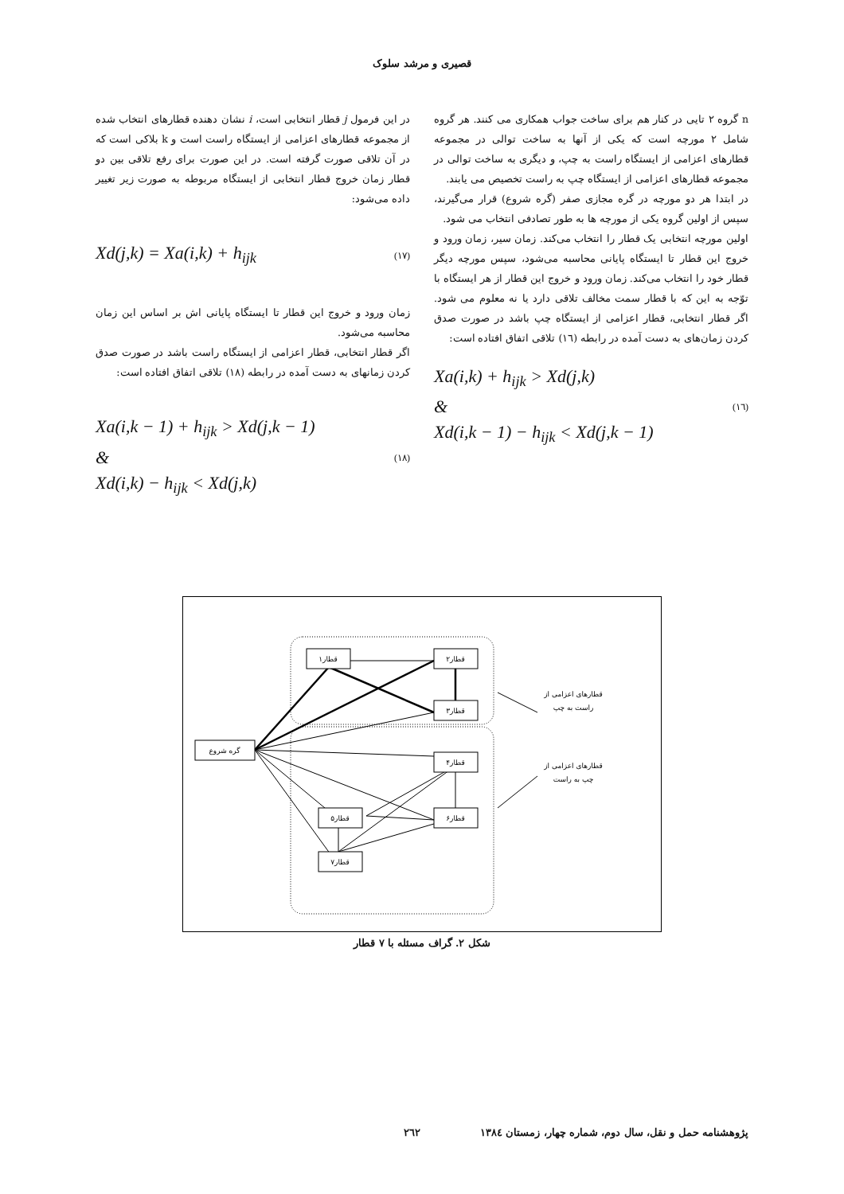قصیری و مرشد سلوک
n گروه ۲ تایی در کنار هم برای ساخت جواب همکاری می کنند. هر گروه شامل ۲ مورچه است که یکی از آنها به ساخت توالی در مجموعه قطارهای اعزامی از ایستگاه راست به چپ، و دیگری به ساخت توالی در مجموعه قطارهای اعزامی از ایستگاه چپ به راست تخصیص می یابند.
در ابتدا هر دو مورچه در گره مجازی صفر (گره شروع) قرار می‌گیرند، سپس از اولین گروه یکی از مورچه ها به طور تصادفی انتخاب می شود.
اولین مورچه انتخابی یک قطار را انتخاب می‌کند. زمان سیر، زمان ورود و خروج این قطار تا ایستگاه پایانی محاسبه می‌شود، سپس مورچه دیگر قطار خود را انتخاب می‌کند. زمان ورود و خروج این قطار از هر ایستگاه با توّجه به این که با قطار سمت مخالف تلاقی دارد یا نه معلوم می شود. اگر قطار انتخابی، قطار اعزامی از ایستگاه چپ باشد در صورت صدق کردن زمان‌های به دست آمده در رابطه (١٦) تلاقی اتفاق افتاده است:
Xa(i,k) + h<sub>ijk</sub> > Xd(j,k)
&
Xd(i,k − 1) − h<sub>ijk</sub> < Xd(j,k − 1)
(١٦)
در این فرمول j قطار انتخابی است، i نشان دهنده قطارهای انتخاب شده از مجموعه قطارهای اعزامی از ایستگاه راست است و k بلاکی است که در آن تلاقی صورت گرفته است. در این صورت برای رفع تلاقی بین دو قطار زمان خروج قطار انتخابی از ایستگاه مربوطه به صورت زیر تغییر داده می‌شود:
Xd(j,k) = Xa(i,k) + h<sub>ijk</sub>
(١٧)
زمان ورود و خروج این قطار تا ایستگاه پایانی اش بر اساس این زمان محاسبه می‌شود.
اگر قطار انتخابی، قطار اعزامی از ایستگاه راست باشد در صورت صدق کردن زمانهای به دست آمده در رابطه (١٨) تلاقی اتفاق افتاده است:
Xa(i,k − 1) + h<sub>ijk</sub> > Xd(j,k − 1)
&
Xd(i,k) − h<sub>ijk</sub> < Xd(j,k)
(١٨)
گره شروع
قطار۱
قطار۲
قطار۳
قطار۴
قطار۵
قطار۶
قطار۷
قطارهای اعزامی از
راست به چپ
قطارهای اعزامی از
چپ به راست
شکل ۲. گراف مسئله با ۷ قطار
پژوهشنامه حمل و نقل، سال دوم، شماره چهار، زمستان ١٣٨٤ ٢٦٢